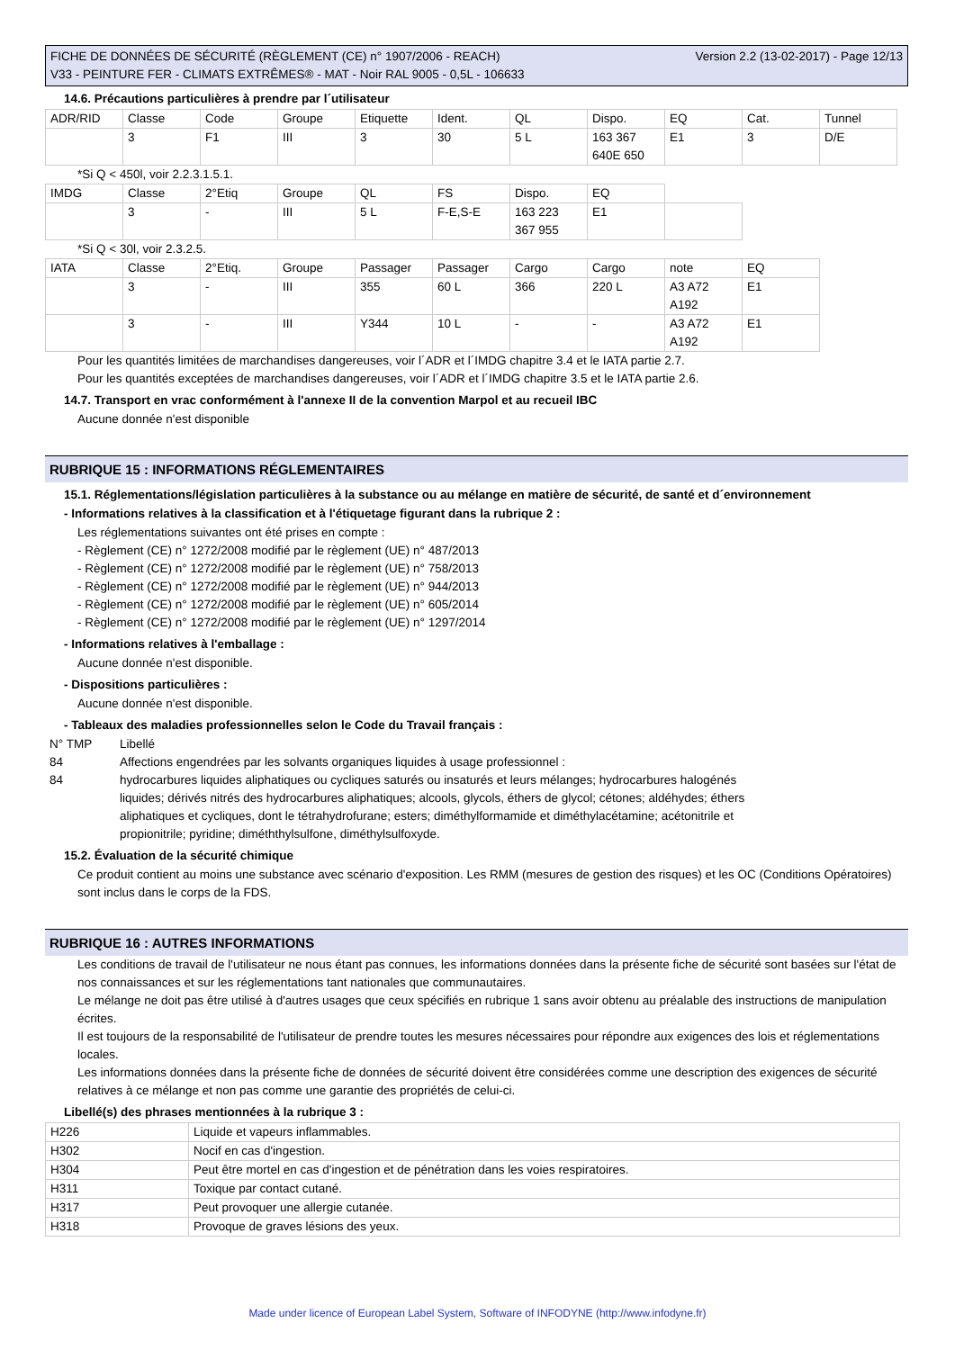Version 2.2 (13-02-2017) - Page 12/13 FICHE DE DONNÉES DE SÉCURITÉ (RÈGLEMENT (CE) n° 1907/2006 - REACH)
V33 - PEINTURE FER - CLIMATS EXTRÊMES® - MAT - Noir RAL 9005 - 0,5L - 106633
14.6. Précautions particulières à prendre par l´utilisateur
| ADR/RID | Classe | Code | Groupe | Etiquette | Ident. | QL | Dispo. | EQ | Cat. | Tunnel |
| | 3 | F1 | III | 3 | 30 | 5 L | 163 367 640E 650 | E1 | 3 | D/E |
*Si Q < 450l, voir 2.2.3.1.5.1.
| IMDG | Classe | 2°Etiq | Groupe | QL | FS | Dispo. | EQ | |
| | 3 | - | III | 5 L | F-E,S-E | 163 223 367 955 | E1 | |
*Si Q < 30l, voir 2.3.2.5.
| IATA | Classe | 2°Etiq. | Groupe | Passager | Passager | Cargo | Cargo | note | EQ |
| | 3 | - | III | 355 | 60 L | 366 | 220 L | A3 A72 A192 | E1 |
| | 3 | - | III | Y344 | 10 L | - | - | A3 A72 A192 | E1 |
Pour les quantités limitées de marchandises dangereuses, voir l´ADR et l´IMDG chapitre 3.4 et le IATA partie 2.7.
Pour les quantités exceptées de marchandises dangereuses, voir l´ADR et l´IMDG chapitre 3.5 et le IATA partie 2.6.
14.7. Transport en vrac conformément à l'annexe II de la convention Marpol et au recueil IBC
Aucune donnée n'est disponible
RUBRIQUE 15 : INFORMATIONS RÉGLEMENTAIRES
15.1. Réglementations/législation particulières à la substance ou au mélange en matière de sécurité, de santé et d´environnement
- Informations relatives à la classification et à l'étiquetage figurant dans la rubrique 2 :
Les réglementations suivantes ont été prises en compte :
- Règlement (CE) n° 1272/2008 modifié par le règlement (UE) n° 487/2013
- Règlement (CE) n° 1272/2008 modifié par le règlement (UE) n° 758/2013
- Règlement (CE) n° 1272/2008 modifié par le règlement (UE) n° 944/2013
- Règlement (CE) n° 1272/2008 modifié par le règlement (UE) n° 605/2014
- Règlement (CE) n° 1272/2008 modifié par le règlement (UE) n° 1297/2014
- Informations relatives à l'emballage :
Aucune donnée n'est disponible.
- Dispositions particulières :
Aucune donnée n'est disponible.
- Tableaux des maladies professionnelles selon le Code du Travail français :
| N° TMP | Libellé |
| 84 | Affections engendrées par les solvants organiques liquides à usage professionnel : |
| 84 | hydrocarbures liquides aliphatiques ou cycliques saturés ou insaturés et leurs mélanges; hydrocarbures halogénés liquides; dérivés nitrés des hydrocarbures aliphatiques; alcools, glycols, éthers de glycol; cétones; aldéhydes; éthers aliphatiques et cycliques, dont le tétrahydrofurane; esters; diméthylformamide et diméthylacétamine; acétonitrile et propionitrile; pyridine; diméththylsulfone, diméthylsulfoxyde. |
15.2. Évaluation de la sécurité chimique
Ce produit contient au moins une substance avec scénario d'exposition. Les RMM (mesures de gestion des risques) et les OC (Conditions Opératoires) sont inclus dans le corps de la FDS.
RUBRIQUE 16 : AUTRES INFORMATIONS
Les conditions de travail de l'utilisateur ne nous étant pas connues, les informations données dans la présente fiche de sécurité sont basées sur l'état de nos connaissances et sur les réglementations tant nationales que communautaires.
Le mélange ne doit pas être utilisé à d'autres usages que ceux spécifiés en rubrique 1 sans avoir obtenu au préalable des instructions de manipulation écrites.
Il est toujours de la responsabilité de l'utilisateur de prendre toutes les mesures nécessaires pour répondre aux exigences des lois et réglementations locales.
Les informations données dans la présente fiche de données de sécurité doivent être considérées comme une description des exigences de sécurité relatives à ce mélange et non pas comme une garantie des propriétés de celui-ci.
Libellé(s) des phrases mentionnées à la rubrique 3 :
| H226 | Liquide et vapeurs inflammables. |
| H302 | Nocif en cas d'ingestion. |
| H304 | Peut être mortel en cas d'ingestion et de pénétration dans les voies respiratoires. |
| H311 | Toxique par contact cutané. |
| H317 | Peut provoquer une allergie cutanée. |
| H318 | Provoque de graves lésions des yeux. |
Made under licence of European Label System, Software of INFODYNE (http://www.infodyne.fr)